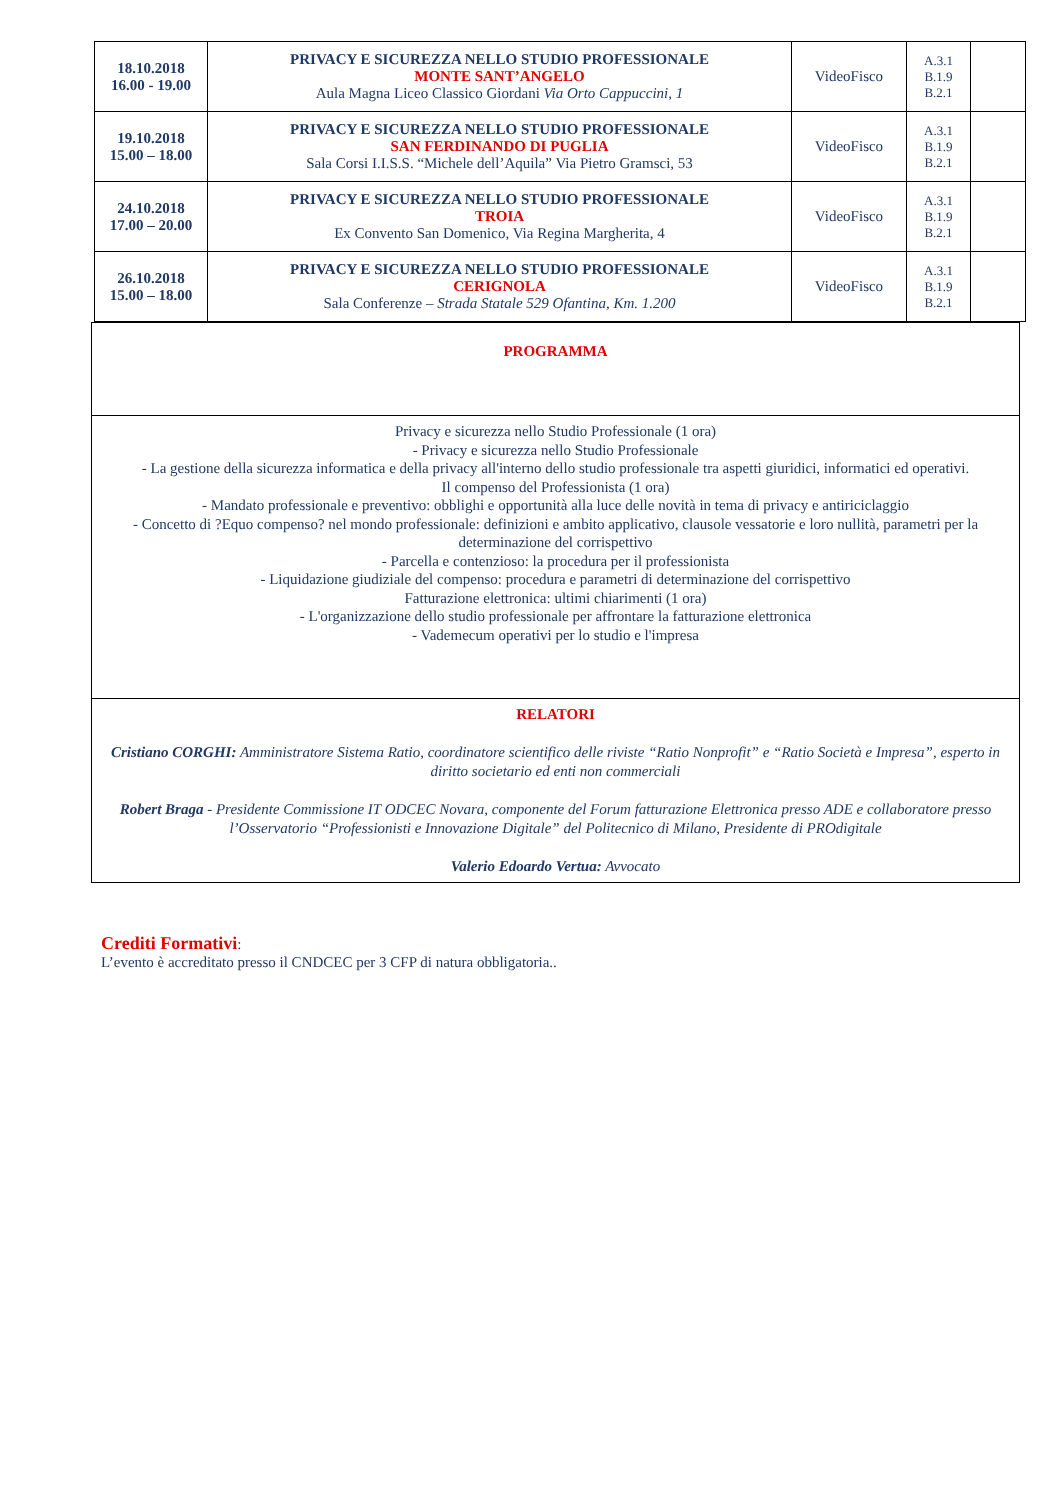| 18.10.2018 16.00 - 19.00 | PRIVACY E SICUREZZA NELLO STUDIO PROFESSIONALE MONTE SANT’ANGELO Aula Magna Liceo Classico Giordani Via Orto Cappuccini, 1 | VideoFisco | A.3.1 B.1.9 B.2.1 | |
| 19.10.2018 15.00 – 18.00 | PRIVACY E SICUREZZA NELLO STUDIO PROFESSIONALE SAN FERDINANDO DI PUGLIA Sala Corsi I.I.S.S. “Michele dell’Aquila” Via Pietro Gramsci, 53 | VideoFisco | A.3.1 B.1.9 B.2.1 | |
| 24.10.2018 17.00 – 20.00 | PRIVACY E SICUREZZA NELLO STUDIO PROFESSIONALE TROIA Ex Convento San Domenico, Via Regina Margherita, 4 | VideoFisco | A.3.1 B.1.9 B.2.1 | |
| 26.10.2018 15.00 – 18.00 | PRIVACY E SICUREZZA NELLO STUDIO PROFESSIONALE CERIGNOLA Sala Conferenze – Strada Statale 529 Ofantina, Km. 1.200 | VideoFisco | A.3.1 B.1.9 B.2.1 | |
| PROGRAMMA |
| Privacy e sicurezza nello Studio Professionale (1 ora) - Privacy e sicurezza nello Studio Professionale - La gestione della sicurezza informatica e della privacy all'interno dello studio professionale tra aspetti giuridici, informatici ed operativi. Il compenso del Professionista (1 ora) - Mandato professionale e preventivo: obblighi e opportunità alla luce delle novità in tema di privacy e antiriciclaggio - Concetto di ?Equo compenso? nel mondo professionale: definizioni e ambito applicativo, clausole vessatorie e loro nullità, parametri per la determinazione del corrispettivo - Parcella e contenzioso: la procedura per il professionista - Liquidazione giudiziale del compenso: procedura e parametri di determinazione del corrispettivo Fatturazione elettronica: ultimi chiarimenti (1 ora) - L'organizzazione dello studio professionale per affrontare la fatturazione elettronica - Vademecum operativi per lo studio e l'impresa |
| RELATORI Cristiano CORGHI: Amministratore Sistema Ratio, coordinatore scientifico delle riviste “Ratio Nonprofit” e “Ratio Società e Impresa”, esperto in diritto societario ed enti non commerciali Robert Braga - Presidente Commissione IT ODCEC Novara, componente del Forum fatturazione Elettronica presso ADE e collaboratore presso l’Osservatorio “Professionisti e Innovazione Digitale” del Politecnico di Milano, Presidente di PROdigitale Valerio Edoardo Vertua: Avvocato |
Crediti Formativi:
L’evento è accreditato presso il CNDCEC per 3 CFP di natura obbligatoria..